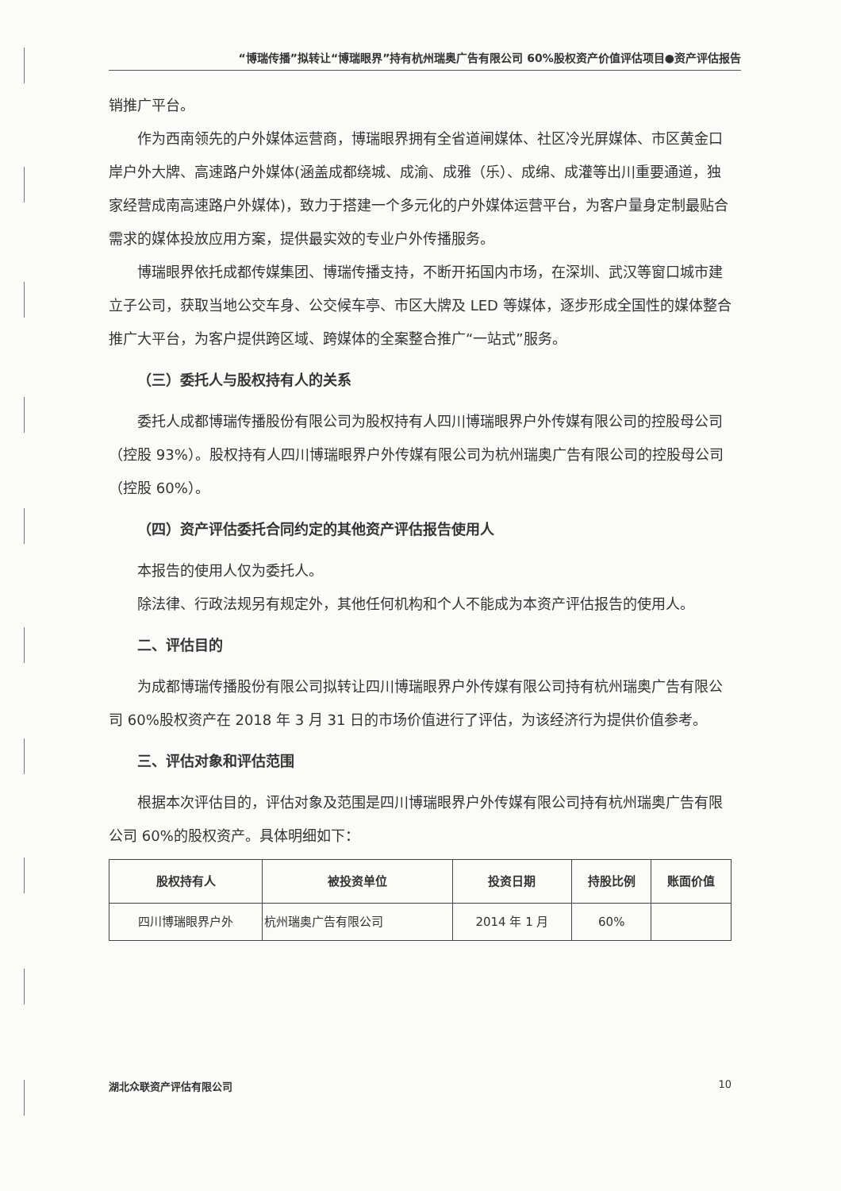“博瑞传播”拟转让“博瑞眼界”持有杭州瑞奥广告有限公司 60%股权资产价值评估项目●资产评估报告
销推广平台。
作为西南领先的户外媒体运营商，博瑞眼界拥有全省道闸媒体、社区冷光屏媒体、市区黄金口岸户外大牌、高速路户外媒体(涵盖成都绕城、成渝、成雅（乐）、成绵、成灌等出川重要通道，独家经营成南高速路户外媒体)，致力于搭建一个多元化的户外媒体运营平台，为客户量身定制最贴合需求的媒体投放应用方案，提供最实效的专业户外传播服务。
博瑞眼界依托成都传媒集团、博瑞传播支持，不断开拓国内市场，在深圳、武汉等窗口城市建立子公司，获取当地公交车身、公交候车亭、市区大牌及 LED 等媒体，逐步形成全国性的媒体整合推广大平台，为客户提供跨区域、跨媒体的全案整合推广“一站式”服务。
（三）委托人与股权持有人的关系
委托人成都博瑞传播股份有限公司为股权持有人四川博瑞眼界户外传媒有限公司的控股母公司（控股 93%）。股权持有人四川博瑞眼界户外传媒有限公司为杭州瑞奥广告有限公司的控股母公司（控股 60%）。
（四）资产评估委托合同约定的其他资产评估报告使用人
本报告的使用人仅为委托人。
除法律、行政法规另有规定外，其他任何机构和个人不能成为本资产评估报告的使用人。
二、评估目的
为成都博瑞传播股份有限公司拟转让四川博瑞眼界户外传媒有限公司持有杭州瑞奥广告有限公司 60%股权资产在 2018 年 3 月 31 日的市场价值进行了评估，为该经济行为提供价值参考。
三、评估对象和评估范围
根据本次评估目的，评估对象及范围是四川博瑞眼界户外传媒有限公司持有杭州瑞奥广告有限公司 60%的股权资产。具体明细如下：
| 股权持有人 | 被投资单位 | 投资日期 | 持股比例 | 账面价值 |
| --- | --- | --- | --- | --- |
| 四川博瑞眼界户外 | 杭州瑞奥广告有限公司 | 2014 年 1 月 | 60% | |
湖北众联资产评估有限公司 10